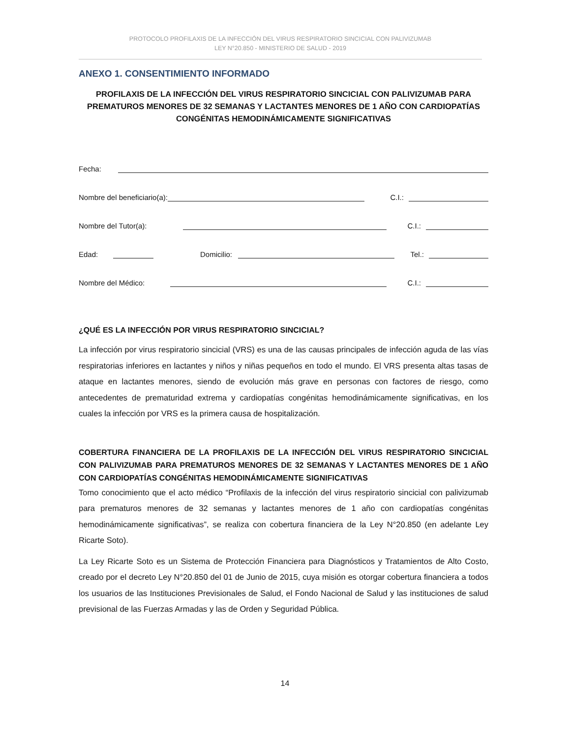PROTOCOLO PROFILAXIS DE LA INFECCIÓN DEL VIRUS RESPIRATORIO SINCICIAL CON PALIVIZUMAB
LEY N°20.850 - MINISTERIO DE SALUD - 2019
ANEXO 1. CONSENTIMIENTO INFORMADO
PROFILAXIS DE LA INFECCIÓN DEL VIRUS RESPIRATORIO SINCICIAL CON PALIVIZUMAB PARA PREMATUROS MENORES DE 32 SEMANAS Y LACTANTES MENORES DE 1 AÑO CON CARDIOPATÍAS CONGÉNITAS HEMODINÁMICAMENTE SIGNIFICATIVAS
Fecha:
Nombre del beneficiario(a): C.I.:
Nombre del Tutor(a): C.I.:
Edad: Domicilio: Tel.:
Nombre del Médico: C.I.:
¿QUÉ ES LA INFECCIÓN POR VIRUS RESPIRATORIO SINCICIAL?
La infección por virus respiratorio sincicial (VRS) es una de las causas principales de infección aguda de las vías respiratorias inferiores en lactantes y niños y niñas pequeños en todo el mundo. El VRS presenta altas tasas de ataque en lactantes menores, siendo de evolución más grave en personas con factores de riesgo, como antecedentes de prematuridad extrema y cardiopatías congénitas hemodinámicamente significativas, en los cuales la infección por VRS es la primera causa de hospitalización.
COBERTURA FINANCIERA DE LA PROFILAXIS DE LA INFECCIÓN DEL VIRUS RESPIRATORIO SINCICIAL CON PALIVIZUMAB PARA PREMATUROS MENORES DE 32 SEMANAS Y LACTANTES MENORES DE 1 AÑO CON CARDIOPATÍAS CONGÉNITAS HEMODINÁMICAMENTE SIGNIFICATIVAS
Tomo conocimiento que el acto médico “Profilaxis de la infección del virus respiratorio sincicial con palivizumab para prematuros menores de 32 semanas y lactantes menores de 1 año con cardiopatías congénitas hemodinámicamente significativas”, se realiza con cobertura financiera de la Ley N°20.850 (en adelante Ley Ricarte Soto).
La Ley Ricarte Soto es un Sistema de Protección Financiera para Diagnósticos y Tratamientos de Alto Costo, creado por el decreto Ley N°20.850 del 01 de Junio de 2015, cuya misión es otorgar cobertura financiera a todos los usuarios de las Instituciones Previsionales de Salud, el Fondo Nacional de Salud y las instituciones de salud previsional de las Fuerzas Armadas y las de Orden y Seguridad Pública.
14